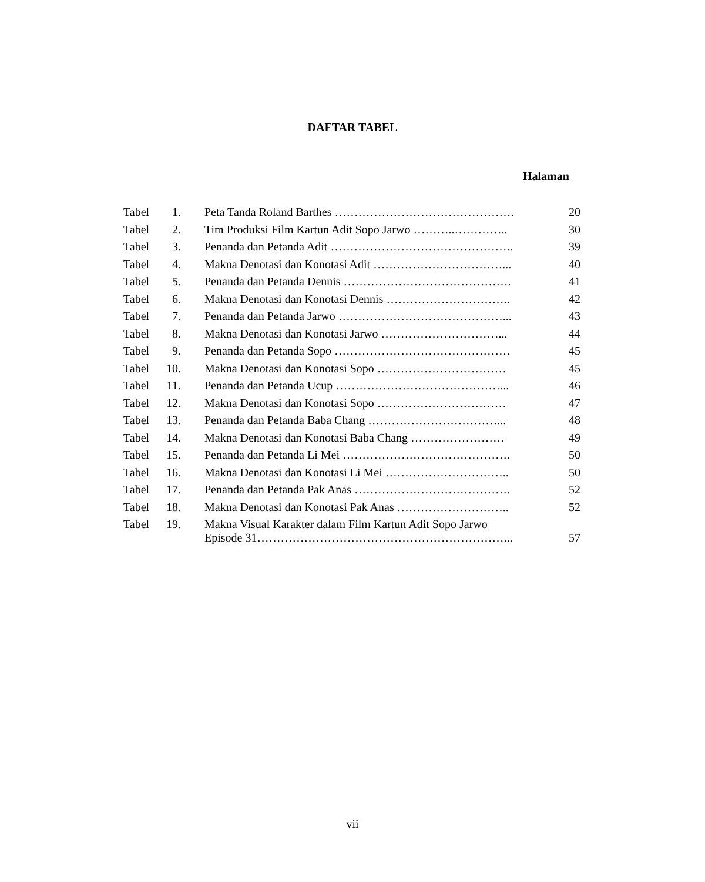DAFTAR TABEL
Halaman
| Tabel | 1. | Peta Tanda Roland Barthes ………………………………………. | 20 |
| Tabel | 2. | Tim Produksi Film Kartun Adit Sopo Jarwo ………..………….. | 30 |
| Tabel | 3. | Penanda dan Petanda Adit ……………………………………….. | 39 |
| Tabel | 4. | Makna Denotasi dan Konotasi Adit ……………………………... | 40 |
| Tabel | 5. | Penanda dan Petanda Dennis ……………………………………. | 41 |
| Tabel | 6. | Makna Denotasi dan Konotasi Dennis ………………………….. | 42 |
| Tabel | 7. | Penanda dan Petanda Jarwo ……………………………………... | 43 |
| Tabel | 8. | Makna Denotasi dan Konotasi Jarwo …………………………... | 44 |
| Tabel | 9. | Penanda dan Petanda Sopo ……………………………………… | 45 |
| Tabel | 10. | Makna Denotasi dan Konotasi Sopo …………………………… | 45 |
| Tabel | 11. | Penanda dan Petanda Ucup ……………………………………... | 46 |
| Tabel | 12. | Makna Denotasi dan Konotasi Sopo …………………………… | 47 |
| Tabel | 13. | Penanda dan Petanda Baba Chang ……………………………... | 48 |
| Tabel | 14. | Makna Denotasi dan Konotasi Baba Chang …………………… | 49 |
| Tabel | 15. | Penanda dan Petanda Li Mei ……………………………………. | 50 |
| Tabel | 16. | Makna Denotasi dan Konotasi Li Mei ………………………….. | 50 |
| Tabel | 17. | Penanda dan Petanda Pak Anas …………………………………. | 52 |
| Tabel | 18. | Makna Denotasi dan Konotasi Pak Anas ……………………….. | 52 |
| Tabel | 19. | Makna Visual Karakter dalam Film Kartun Adit Sopo Jarwo Episode 31………………………………………………………... | 57 |
vii